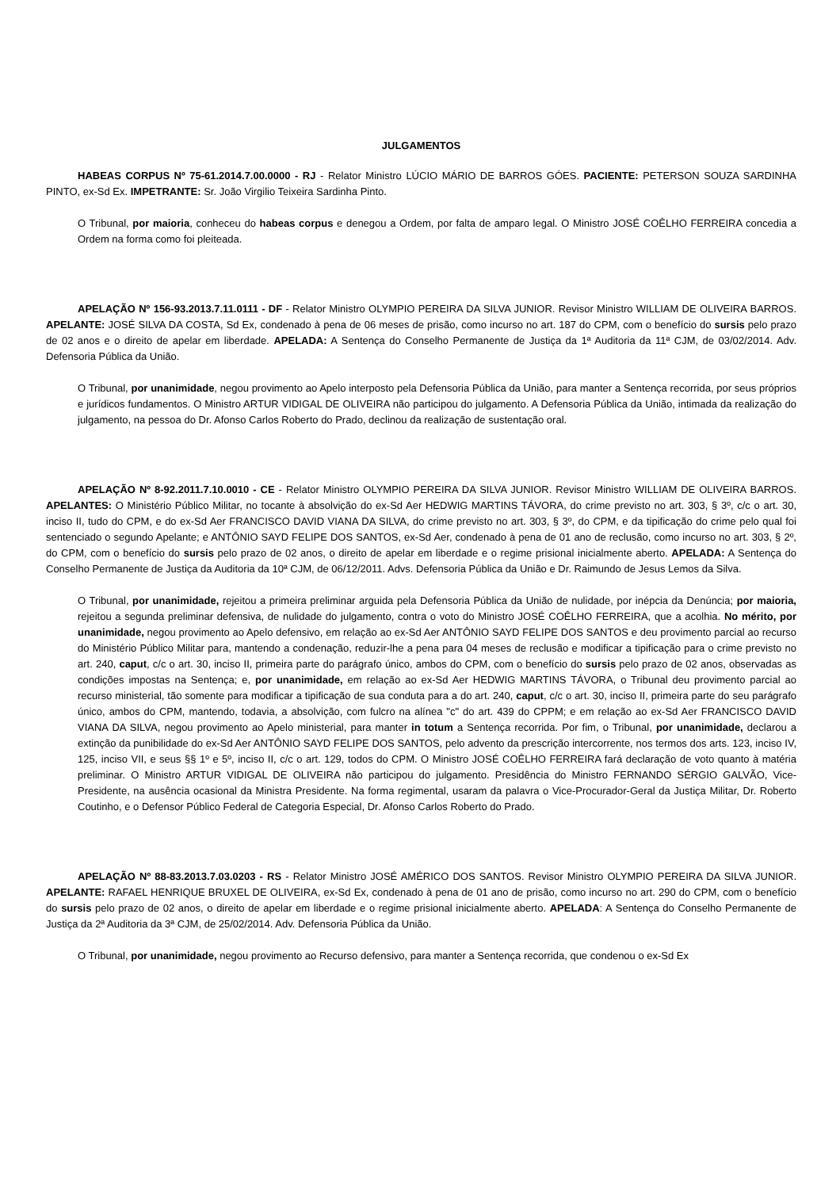JULGAMENTOS
HABEAS CORPUS Nº 75-61.2014.7.00.0000 - RJ - Relator Ministro LÚCIO MÁRIO DE BARROS GÓES. PACIENTE: PETERSON SOUZA SARDINHA PINTO, ex-Sd Ex. IMPETRANTE: Sr. João Virgilio Teixeira Sardinha Pinto.
O Tribunal, por maioria, conheceu do habeas corpus e denegou a Ordem, por falta de amparo legal. O Ministro JOSÉ COÊLHO FERREIRA concedia a Ordem na forma como foi pleiteada.
APELAÇÃO Nº 156-93.2013.7.11.0111 - DF - Relator Ministro OLYMPIO PEREIRA DA SILVA JUNIOR. Revisor Ministro WILLIAM DE OLIVEIRA BARROS. APELANTE: JOSÉ SILVA DA COSTA, Sd Ex, condenado à pena de 06 meses de prisão, como incurso no art. 187 do CPM, com o benefício do sursis pelo prazo de 02 anos e o direito de apelar em liberdade. APELADA: A Sentença do Conselho Permanente de Justiça da 1ª Auditoria da 11ª CJM, de 03/02/2014. Adv. Defensoria Pública da União.
O Tribunal, por unanimidade, negou provimento ao Apelo interposto pela Defensoria Pública da União, para manter a Sentença recorrida, por seus próprios e jurídicos fundamentos. O Ministro ARTUR VIDIGAL DE OLIVEIRA não participou do julgamento. A Defensoria Pública da União, intimada da realização do julgamento, na pessoa do Dr. Afonso Carlos Roberto do Prado, declinou da realização de sustentação oral.
APELAÇÃO Nº 8-92.2011.7.10.0010 - CE - Relator Ministro OLYMPIO PEREIRA DA SILVA JUNIOR. Revisor Ministro WILLIAM DE OLIVEIRA BARROS. APELANTES: O Ministério Público Militar, no tocante à absolvição do ex-Sd Aer HEDWIG MARTINS TÁVORA, do crime previsto no art. 303, § 3º, c/c o art. 30, inciso II, tudo do CPM, e do ex-Sd Aer FRANCISCO DAVID VIANA DA SILVA, do crime previsto no art. 303, § 3º, do CPM, e da tipificação do crime pelo qual foi sentenciado o segundo Apelante; e ANTÔNIO SAYD FELIPE DOS SANTOS, ex-Sd Aer, condenado à pena de 01 ano de reclusão, como incurso no art. 303, § 2º, do CPM, com o benefício do sursis pelo prazo de 02 anos, o direito de apelar em liberdade e o regime prisional inicialmente aberto. APELADA: A Sentença do Conselho Permanente de Justiça da Auditoria da 10ª CJM, de 06/12/2011. Advs. Defensoria Pública da União e Dr. Raimundo de Jesus Lemos da Silva.
O Tribunal, por unanimidade, rejeitou a primeira preliminar arguida pela Defensoria Pública da União de nulidade, por inépcia da Denúncia; por maioria, rejeitou a segunda preliminar defensiva, de nulidade do julgamento, contra o voto do Ministro JOSÉ COÊLHO FERREIRA, que a acolhia. No mérito, por unanimidade, negou provimento ao Apelo defensivo, em relação ao ex-Sd Aer ANTÔNIO SAYD FELIPE DOS SANTOS e deu provimento parcial ao recurso do Ministério Público Militar para, mantendo a condenação, reduzir-lhe a pena para 04 meses de reclusão e modificar a tipificação para o crime previsto no art. 240, caput, c/c o art. 30, inciso II, primeira parte do parágrafo único, ambos do CPM, com o benefício do sursis pelo prazo de 02 anos, observadas as condições impostas na Sentença; e, por unanimidade, em relação ao ex-Sd Aer HEDWIG MARTINS TÁVORA, o Tribunal deu provimento parcial ao recurso ministerial, tão somente para modificar a tipificação de sua conduta para a do art. 240, caput, c/c o art. 30, inciso II, primeira parte do seu parágrafo único, ambos do CPM, mantendo, todavia, a absolvição, com fulcro na alínea "c" do art. 439 do CPPM; e em relação ao ex-Sd Aer FRANCISCO DAVID VIANA DA SILVA, negou provimento ao Apelo ministerial, para manter in totum a Sentença recorrida. Por fim, o Tribunal, por unanimidade, declarou a extinção da punibilidade do ex-Sd Aer ANTÔNIO SAYD FELIPE DOS SANTOS, pelo advento da prescrição intercorrente, nos termos dos arts. 123, inciso IV, 125, inciso VII, e seus §§ 1º e 5º, inciso II, c/c o art. 129, todos do CPM. O Ministro JOSÉ COÊLHO FERREIRA fará declaração de voto quanto à matéria preliminar. O Ministro ARTUR VIDIGAL DE OLIVEIRA não participou do julgamento. Presidência do Ministro FERNANDO SÉRGIO GALVÃO, Vice-Presidente, na ausência ocasional da Ministra Presidente. Na forma regimental, usaram da palavra o Vice-Procurador-Geral da Justiça Militar, Dr. Roberto Coutinho, e o Defensor Público Federal de Categoria Especial, Dr. Afonso Carlos Roberto do Prado.
APELAÇÃO Nº 88-83.2013.7.03.0203 - RS - Relator Ministro JOSÉ AMÉRICO DOS SANTOS. Revisor Ministro OLYMPIO PEREIRA DA SILVA JUNIOR. APELANTE: RAFAEL HENRIQUE BRUXEL DE OLIVEIRA, ex-Sd Ex, condenado à pena de 01 ano de prisão, como incurso no art. 290 do CPM, com o benefício do sursis pelo prazo de 02 anos, o direito de apelar em liberdade e o regime prisional inicialmente aberto. APELADA: A Sentença do Conselho Permanente de Justiça da 2ª Auditoria da 3ª CJM, de 25/02/2014. Adv. Defensoria Pública da União.
O Tribunal, por unanimidade, negou provimento ao Recurso defensivo, para manter a Sentença recorrida, que condenou o ex-Sd Ex